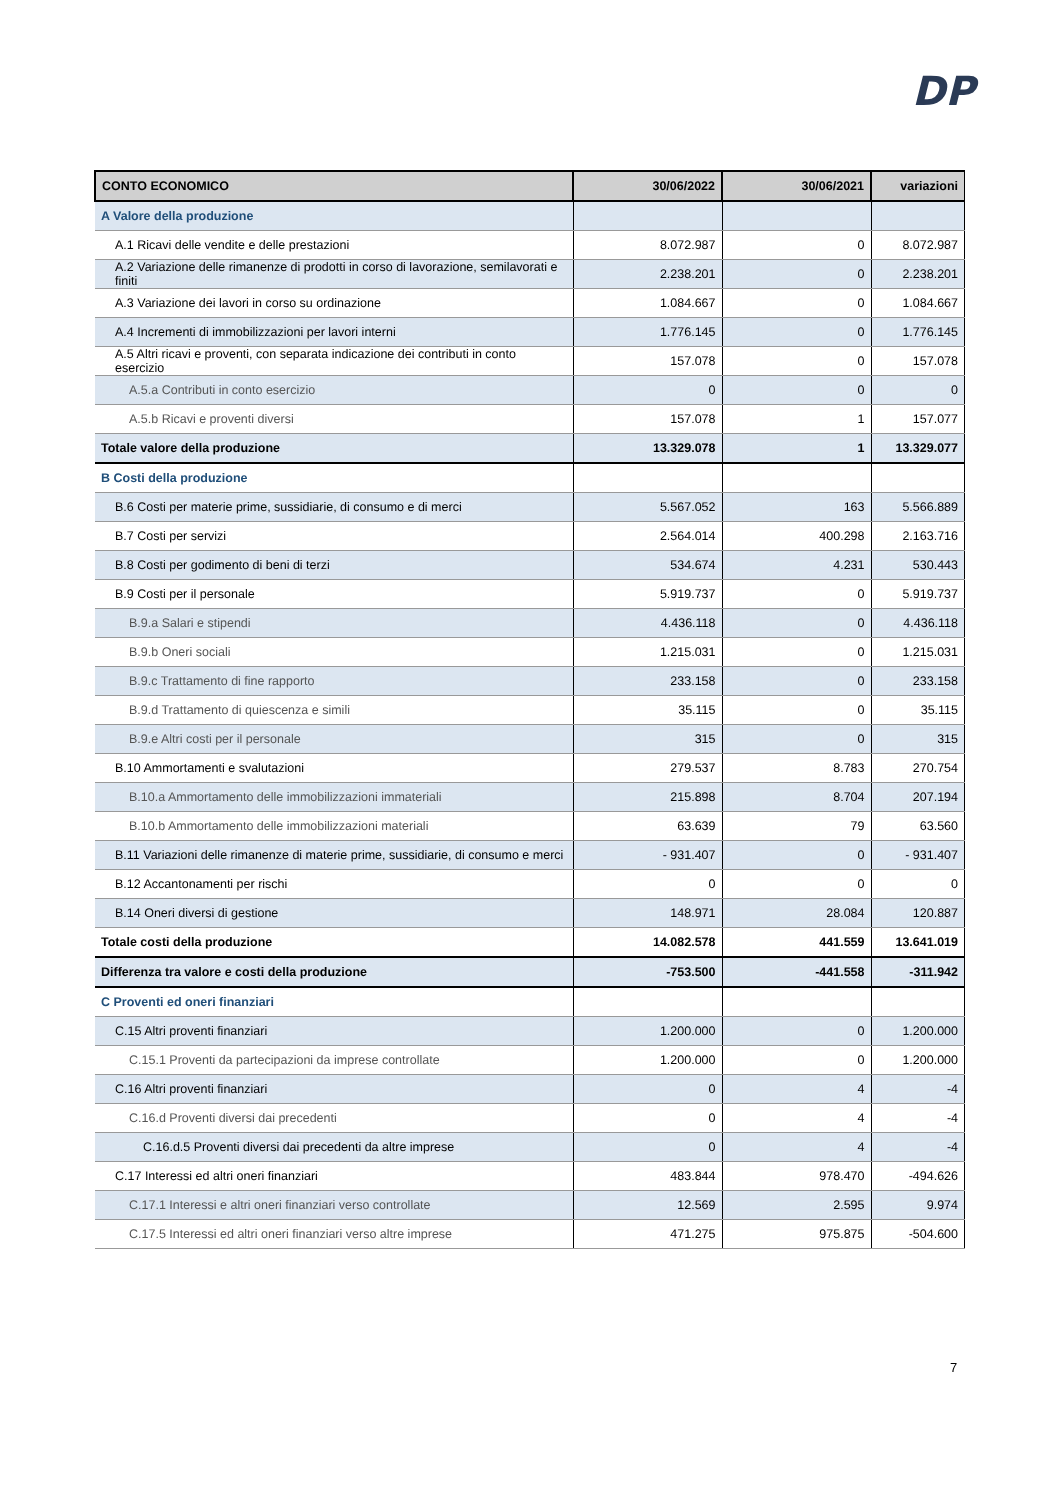DP
| CONTO ECONOMICO | 30/06/2022 | 30/06/2021 | variazioni |
| --- | --- | --- | --- |
| A Valore della produzione | | | |
| A.1 Ricavi delle vendite e delle prestazioni | 8.072.987 | 0 | 8.072.987 |
| A.2 Variazione delle rimanenze di prodotti in corso di lavorazione, semilavorati e finiti | 2.238.201 | 0 | 2.238.201 |
| A.3 Variazione dei lavori in corso su ordinazione | 1.084.667 | 0 | 1.084.667 |
| A.4 Incrementi di immobilizzazioni per lavori interni | 1.776.145 | 0 | 1.776.145 |
| A.5 Altri ricavi e proventi, con separata indicazione dei contributi in conto esercizio | 157.078 | 0 | 157.078 |
| A.5.a Contributi in conto esercizio | 0 | 0 | 0 |
| A.5.b Ricavi e proventi diversi | 157.078 | 1 | 157.077 |
| Totale valore della produzione | 13.329.078 | 1 | 13.329.077 |
| B Costi della produzione | | | |
| B.6 Costi per materie prime, sussidiarie, di consumo e di merci | 5.567.052 | 163 | 5.566.889 |
| B.7 Costi per servizi | 2.564.014 | 400.298 | 2.163.716 |
| B.8 Costi per godimento di beni di terzi | 534.674 | 4.231 | 530.443 |
| B.9 Costi per il personale | 5.919.737 | 0 | 5.919.737 |
| B.9.a Salari e stipendi | 4.436.118 | 0 | 4.436.118 |
| B.9.b Oneri sociali | 1.215.031 | 0 | 1.215.031 |
| B.9.c Trattamento di fine rapporto | 233.158 | 0 | 233.158 |
| B.9.d Trattamento di quiescenza e simili | 35.115 | 0 | 35.115 |
| B.9.e Altri costi per il personale | 315 | 0 | 315 |
| B.10 Ammortamenti e svalutazioni | 279.537 | 8.783 | 270.754 |
| B.10.a Ammortamento delle immobilizzazioni immateriali | 215.898 | 8.704 | 207.194 |
| B.10.b Ammortamento delle immobilizzazioni materiali | 63.639 | 79 | 63.560 |
| B.11 Variazioni delle rimanenze di materie prime, sussidiarie, di consumo e merci | - 931.407 | 0 | - 931.407 |
| B.12 Accantonamenti per rischi | 0 | 0 | 0 |
| B.14 Oneri diversi di gestione | 148.971 | 28.084 | 120.887 |
| Totale costi della produzione | 14.082.578 | 441.559 | 13.641.019 |
| Differenza tra valore e costi della produzione | -753.500 | -441.558 | -311.942 |
| C Proventi ed oneri finanziari | | | |
| C.15 Altri proventi finanziari | 1.200.000 | 0 | 1.200.000 |
| C.15.1 Proventi da partecipazioni da imprese controllate | 1.200.000 | 0 | 1.200.000 |
| C.16 Altri proventi finanziari | 0 | 4 | -4 |
| C.16.d Proventi diversi dai precedenti | 0 | 4 | -4 |
| C.16.d.5 Proventi diversi dai precedenti da altre imprese | 0 | 4 | -4 |
| C.17 Interessi ed altri oneri finanziari | 483.844 | 978.470 | -494.626 |
| C.17.1 Interessi e altri oneri finanziari verso controllate | 12.569 | 2.595 | 9.974 |
| C.17.5 Interessi ed altri oneri finanziari verso altre imprese | 471.275 | 975.875 | -504.600 |
7